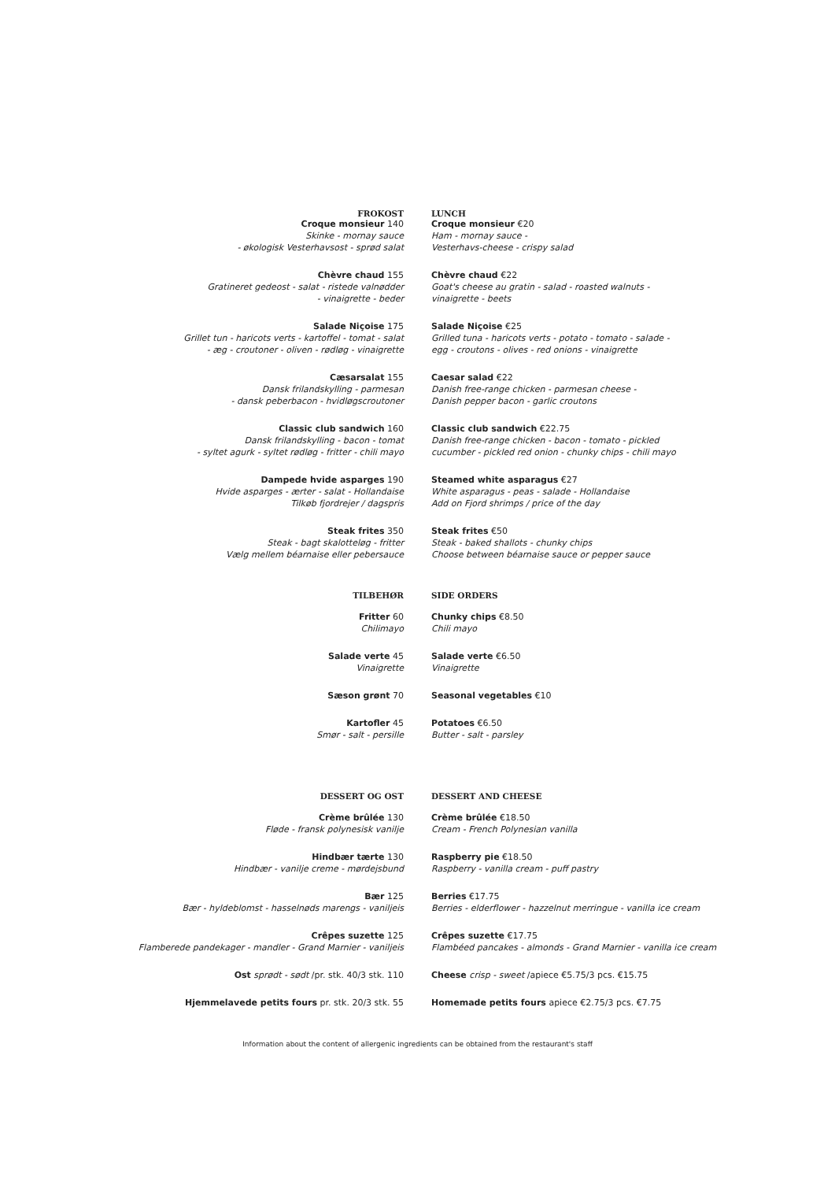FROKOST
Croque monsieur 140
Skinke - mornay sauce
- økologisk Vesterhavsost - sprød salat
Chèvre chaud 155
Gratineret gedeost - salat - ristede valnødder
- vinaigrette - beder
Salade Niçoise 175
Grillet tun - haricots verts - kartoffel - tomat - salat
- æg - croutoner - oliven - rødløg - vinaigrette
Cæsarsalat 155
Dansk frilandskylling - parmesan
- dansk peberbacon - hvidløgscroutoner
Classic club sandwich 160
Dansk frilandskylling - bacon - tomat
- syltet agurk - syltet rødløg - fritter - chili mayo
Dampede hvide asparges 190
Hvide asparges - ærter - salat - Hollandaise
Tilkøb fjordrejer / dagspris
Steak frites 350
Steak - bagt skalotteløg - fritter
Vælg mellem béarnaise eller pebersauce
TILBEHØR
Fritter 60
Chilimayo
Salade verte 45
Vinaigrette
Sæson grønt 70
Kartofler 45
Smør - salt - persille
DESSERT OG OST
Crème brûlée 130
Fløde - fransk polynesisk vanilje
Hindbær tærte 130
Hindbær - vanilje creme - mørdejsbund
Bær 125
Bær - hyldeblomst - hasselnøds marengs - vaniljeis
Crêpes suzette 125
Flamberede pandekager - mandler - Grand Marnier - vaniljeis
Ost sprødt - sødt /pr. stk. 40/3 stk. 110
Hjemmelavede petits fours pr. stk. 20/3 stk. 55
LUNCH
Croque monsieur €20
Ham - mornay sauce -
Vesterhavs-cheese - crispy salad
Chèvre chaud €22
Goat's cheese au gratin - salad - roasted walnuts -
vinaigrette - beets
Salade Niçoise €25
Grilled tuna - haricots verts - potato - tomato - salade -
egg - croutons - olives - red onions - vinaigrette
Caesar salad €22
Danish free-range chicken - parmesan cheese -
Danish pepper bacon - garlic croutons
Classic club sandwich €22.75
Danish free-range chicken - bacon - tomato - pickled
cucumber - pickled red onion - chunky chips - chili mayo
Steamed white asparagus €27
White asparagus - peas - salade - Hollandaise
Add on Fjord shrimps / price of the day
Steak frites €50
Steak - baked shallots - chunky chips
Choose between béarnaise sauce or pepper sauce
SIDE ORDERS
Chunky chips €8.50
Chili mayo
Salade verte €6.50
Vinaigrette
Seasonal vegetables €10
Potatoes €6.50
Butter - salt - parsley
DESSERT AND CHEESE
Crème brûlée €18.50
Cream - French Polynesian vanilla
Raspberry pie €18.50
Raspberry - vanilla cream - puff pastry
Berries €17.75
Berries - elderflower - hazzelnut merringue - vanilla ice cream
Crêpes suzette €17.75
Flambéed pancakes - almonds - Grand Marnier - vanilla ice cream
Cheese crisp - sweet /apiece €5.75/3 pcs. €15.75
Homemade petits fours apiece €2.75/3 pcs. €7.75
Information about the content of allergenic ingredients can be obtained from the restaurant's staff